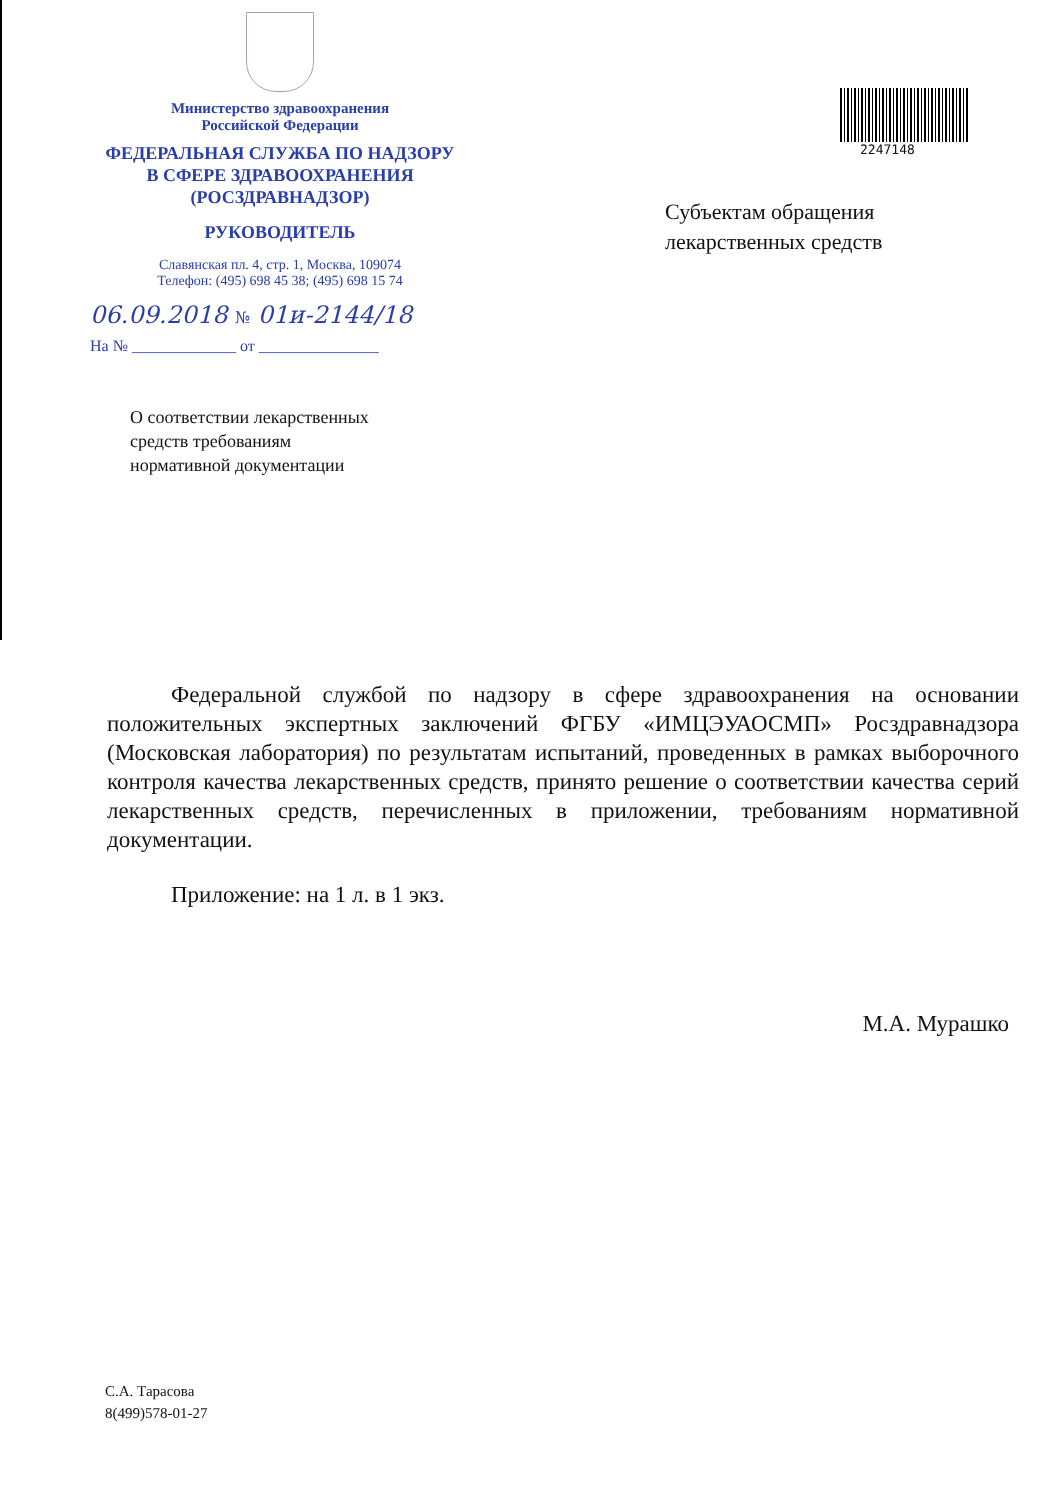Министерство здравоохранения
Российской Федерации
ФЕДЕРАЛЬНАЯ СЛУЖБА ПО НАДЗОРУ
В СФЕРЕ ЗДРАВООХРАНЕНИЯ
(РОСЗДРАВНАДЗОР)
РУКОВОДИТЕЛЬ
Славянская пл. 4, стр. 1, Москва, 109074
Телефон: (495) 698 45 38; (495) 698 15 74
06.09.2018 № 01и-2144/18
На № _____________ от _______________
О соответствии лекарственных
средств требованиям
нормативной документации
2247148
Субъектам обращения
лекарственных средств
Федеральной службой по надзору в сфере здравоохранения на основании положительных экспертных заключений ФГБУ «ИМЦЭУАОСМП» Росздравнадзора (Московская лаборатория) по результатам испытаний, проведенных в рамках выборочного контроля качества лекарственных средств, принято решение о соответствии качества серий лекарственных средств, перечисленных в приложении, требованиям нормативной документации.
Приложение: на 1 л. в 1 экз.
М.А. Мурашко
С.А. Тарасова
8(499)578-01-27